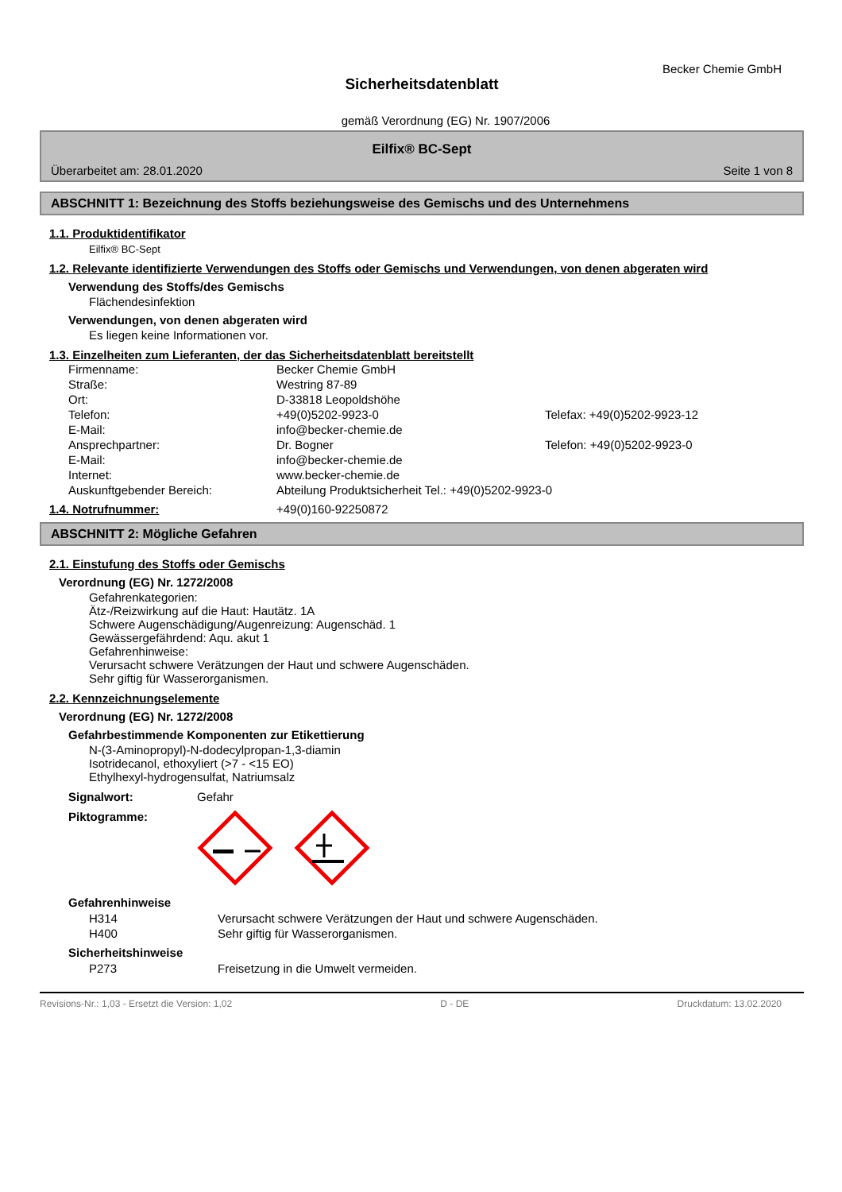Becker Chemie GmbH
Sicherheitsdatenblatt
gemäß Verordnung (EG) Nr. 1907/2006
Eilfix® BC-Sept
Überarbeitet am: 28.01.2020 Seite 1 von 8
ABSCHNITT 1: Bezeichnung des Stoffs beziehungsweise des Gemischs und des Unternehmens
1.1. Produktidentifikator
Eilfix® BC-Sept
1.2. Relevante identifizierte Verwendungen des Stoffs oder Gemischs und Verwendungen, von denen abgeraten wird
Verwendung des Stoffs/des Gemischs
Flächendesinfektion
Verwendungen, von denen abgeraten wird
Es liegen keine Informationen vor.
1.3. Einzelheiten zum Lieferanten, der das Sicherheitsdatenblatt bereitstellt
| Firmenname: | Becker Chemie GmbH | |
| Straße: | Westring 87-89 | |
| Ort: | D-33818 Leopoldshöhe | |
| Telefon: | +49(0)5202-9923-0 | Telefax: +49(0)5202-9923-12 |
| E-Mail: | info@becker-chemie.de | |
| Ansprechpartner: | Dr. Bogner | Telefon: +49(0)5202-9923-0 |
| E-Mail: | info@becker-chemie.de | |
| Internet: | www.becker-chemie.de | |
| Auskunftgebender Bereich: | Abteilung Produktsicherheit Tel.: +49(0)5202-9923-0 | |
1.4. Notrufnummer: +49(0)160-92250872
ABSCHNITT 2: Mögliche Gefahren
2.1. Einstufung des Stoffs oder Gemischs
Verordnung (EG) Nr. 1272/2008
Gefahrenkategorien:
Ätz-/Reizwirkung auf die Haut: Hautätz. 1A
Schwere Augenschädigung/Augenreizung: Augenschäd. 1
Gewässergefährdend: Aqu. akut 1
Gefahrenhinweise:
Verursacht schwere Verätzungen der Haut und schwere Augenschäden.
Sehr giftig für Wasserorganismen.
2.2. Kennzeichnungselemente
Verordnung (EG) Nr. 1272/2008
Gefahrbestimmende Komponenten zur Etikettierung
N-(3-Aminopropyl)-N-dodecylpropan-1,3-diamin
Isotridecanol, ethoxyliert (>7 - <15 EO)
Ethylhexyl-hydrogensulfat, Natriumsalz
Signalwort: Gefahr
Piktogramme:
Gefahrenhinweise
| H314 | Verursacht schwere Verätzungen der Haut und schwere Augenschäden. |
| H400 | Sehr giftig für Wasserorganismen. |
Sicherheitshinweise
| P273 | Freisetzung in die Umwelt vermeiden. |
Revisions-Nr.: 1,03 - Ersetzt die Version: 1,02 D - DE Druckdatum: 13.02.2020